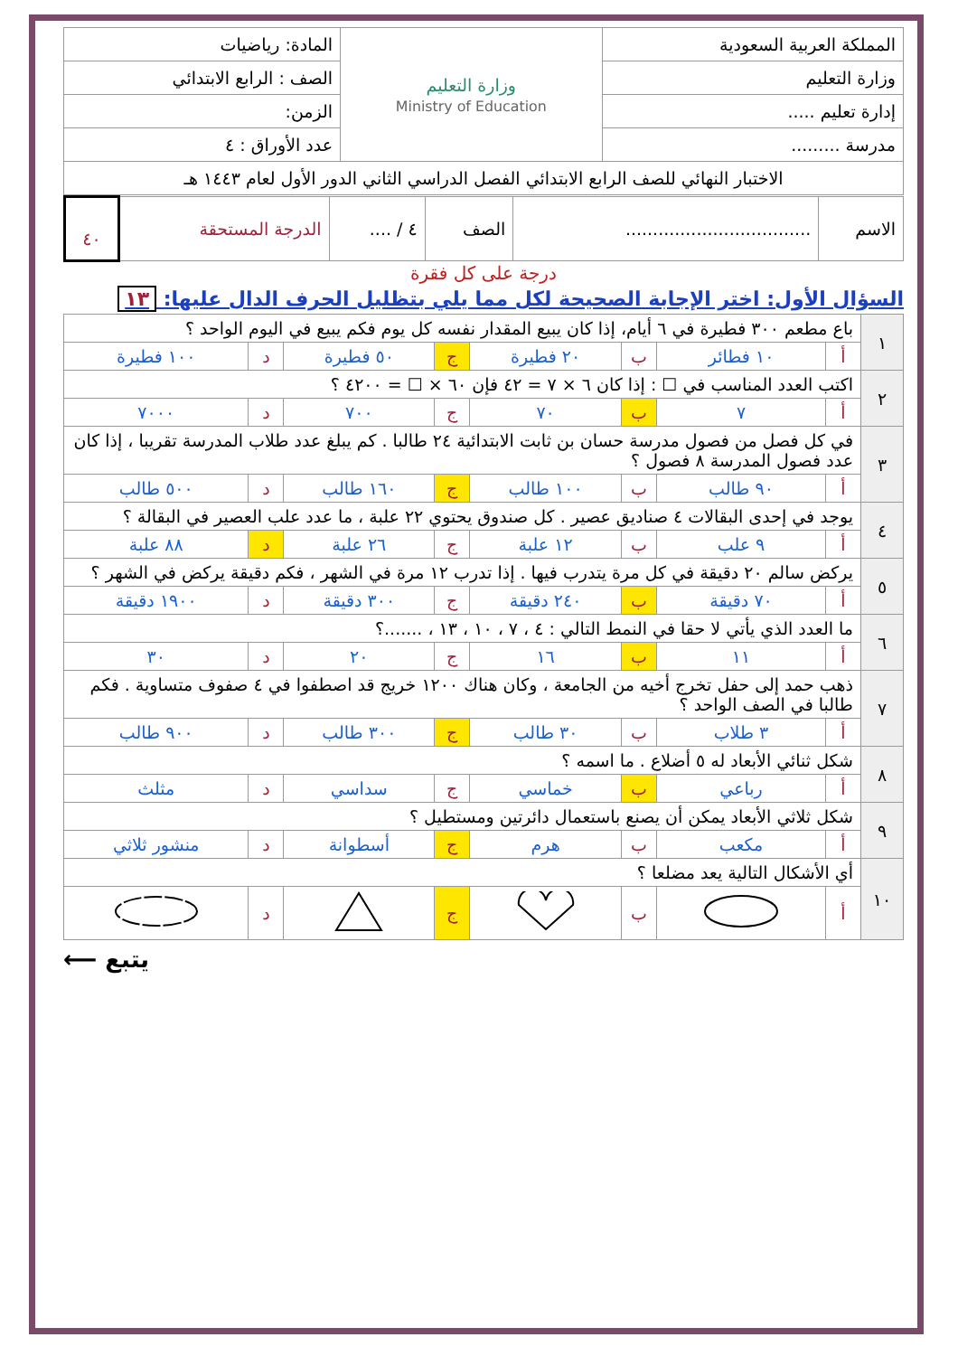| المملكة العربية السعودية | وزارة التعليم Ministry of Education | المادة: رياضيات |
| وزارة التعليم | | الصف : الرابع الابتدائي |
| إدارة تعليم ..... | | الزمن: |
| مدرسة ......... | | عدد الأوراق : ٤ |
| الاختبار النهائي للصف الرابع الابتدائي الفصل الدراسي الثاني الدور الأول لعام ١٤٤٣ هـ | | |
| الاسم | .................................. | الصف | ٤ / .... | الدرجة المستحقة | ٤٠ |
درجة على كل فقرة
السؤال الأول: اختر الإجابة الصحيحة لكل مما يلي بتظليل الحرف الدال عليها: ١٣
| ١ | باع مطعم ٣٠٠ فطيرة في ٦ أيام، إذا كان يبيع المقدار نفسه كل يوم فكم يبيع في اليوم الواحد ؟ | | | | | | | |
| | أ | ١٠ فطائر | ب | ٢٠ فطيرة | ج | ٥٠ فطيرة | د | ١٠٠ فطيرة |
| ٢ | اكتب العدد المناسب في ☐ : إذا كان ٦ × ٧ = ٤٢ فإن ٦٠ × ☐ = ٤٢٠٠ ؟ | | | | | | | |
| | أ | ٧ | ب | ٧٠ | ج | ٧٠٠ | د | ٧٠٠٠ |
| ٣ | في كل فصل من فصول مدرسة حسان بن ثابت الابتدائية ٢٤ طالبا . كم يبلغ عدد طلاب المدرسة تقريبا ، إذا كان عدد فصول المدرسة ٨ فصول ؟ | | | | | | | |
| | أ | ٩٠ طالب | ب | ١٠٠ طالب | ج | ١٦٠ طالب | د | ٥٠٠ طالب |
| ٤ | يوجد في إحدى البقالات ٤ صناديق عصير . كل صندوق يحتوي ٢٢ علبة ، ما عدد علب العصير في البقالة ؟ | | | | | | | |
| | أ | ٩ علب | ب | ١٢ علبة | ج | ٢٦ علبة | د | ٨٨ علبة |
| ٥ | يركض سالم ٢٠ دقيقة في كل مرة يتدرب فيها . إذا تدرب ١٢ مرة في الشهر ، فكم دقيقة يركض في الشهر ؟ | | | | | | | |
| | أ | ٧٠ دقيقة | ب | ٢٤٠ دقيقة | ج | ٣٠٠ دقيقة | د | ١٩٠٠ دقيقة |
| ٦ | ما العدد الذي يأتي لا حقا في النمط التالي : ٤ ، ٧ ، ١٠ ، ١٣ ، .......؟ | | | | | | | |
| | أ | ١١ | ب | ١٦ | ج | ٢٠ | د | ٣٠ |
| ٧ | ذهب حمد إلى حفل تخرج أخيه من الجامعة ، وكان هناك ١٢٠٠ خريج قد اصطفوا في ٤ صفوف متساوية . فكم طالبا في الصف الواحد ؟ | | | | | | | |
| | أ | ٣ طلاب | ب | ٣٠ طالب | ج | ٣٠٠ طالب | د | ٩٠٠ طالب |
| ٨ | شكل ثنائي الأبعاد له ٥ أضلاع . ما اسمه ؟ | | | | | | | |
| | أ | رباعي | ب | خماسي | ج | سداسي | د | مثلث |
| ٩ | شكل ثلاثي الأبعاد يمكن أن يصنع باستعمال دائرتين ومستطيل ؟ | | | | | | | |
| | أ | مكعب | ب | هرم | ج | أسطوانة | د | منشور ثلاثي |
| ١٠ | أي الأشكال التالية يعد مضلعا ؟ | | | | | | | |
| | أ | | ب | | ج | | د | |
يتبع ⟵